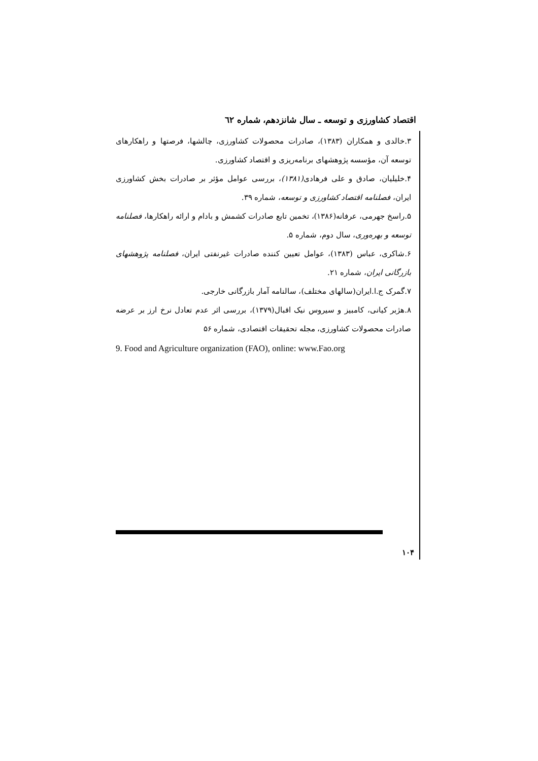اقتصاد کشاورزی و توسعه ـ سال شانزدهم، شماره ٦٢
۳.خالدی و همکاران (۱۳۸۳)، صادرات محصولات کشاورزی، چالشها، فرصتها و راهکارهای توسعه آن، مؤسسه پژوهشهای برنامه‌ریزی و اقتصاد کشاورزی.
۴.خلیلیان، صادق و علی فرهادی(۱۳۸۱)، بررسی عوامل مؤثر بر صادرات بخش کشاورزی ایران، فصلنامه اقتصاد کشاورزی و توسعه، شماره ۳۹.
۵.راسخ جهرمی، عرفانه(۱۳۸۶)، تخمین تابع صادرات کشمش و بادام و ارائه راهکارها، فصلنامه توسعه و بهره‌وری، سال دوم، شماره ۵.
۶.شاکری، عباس (۱۳۸۳)، عوامل تعیین کننده صادرات غیرنفتی ایران، فصلنامه پژوهشهای بازرگانی ایران، شماره ۲۱.
۷.گمرک ج.ا.ایران(سالهای مختلف)، سالنامه آمار بازرگانی خارجی.
۸.هژبر کیانی، کامبیز و سیروس نیک اقبال(۱۳۷۹)، بررسی اثر عدم تعادل نرخ ارز بر عرضه صادرات محصولات کشاورزی، مجله تحقیقات اقتصادی، شماره ۵۶
9. Food and Agriculture organization (FAO), online: www.Fao.org
۱۰۴